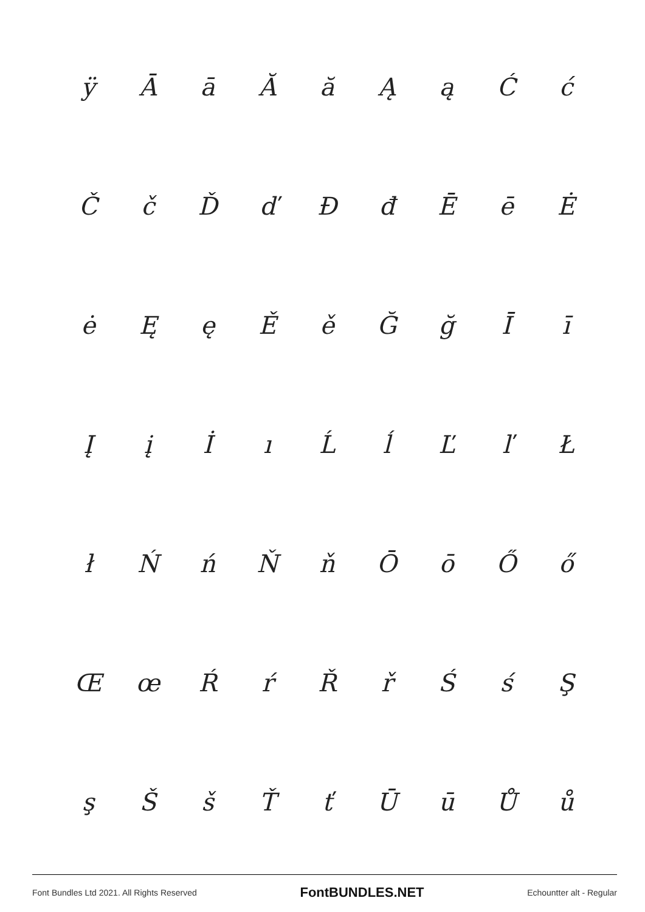ÿĀāĂăĄąĆć
ČčĎďĐđĒēĖ
ėĘęĚěĞğĪī
ĮįİıĹĺĽľŁ
łŃńŇňŌōŐő
ŒœŔŕŘřŚśŞ
şŠšŤťŪūŮů
Font Bundles Ltd 2021. All Rights Reserved FontBUNDLES.NET Echountter alt - Regular